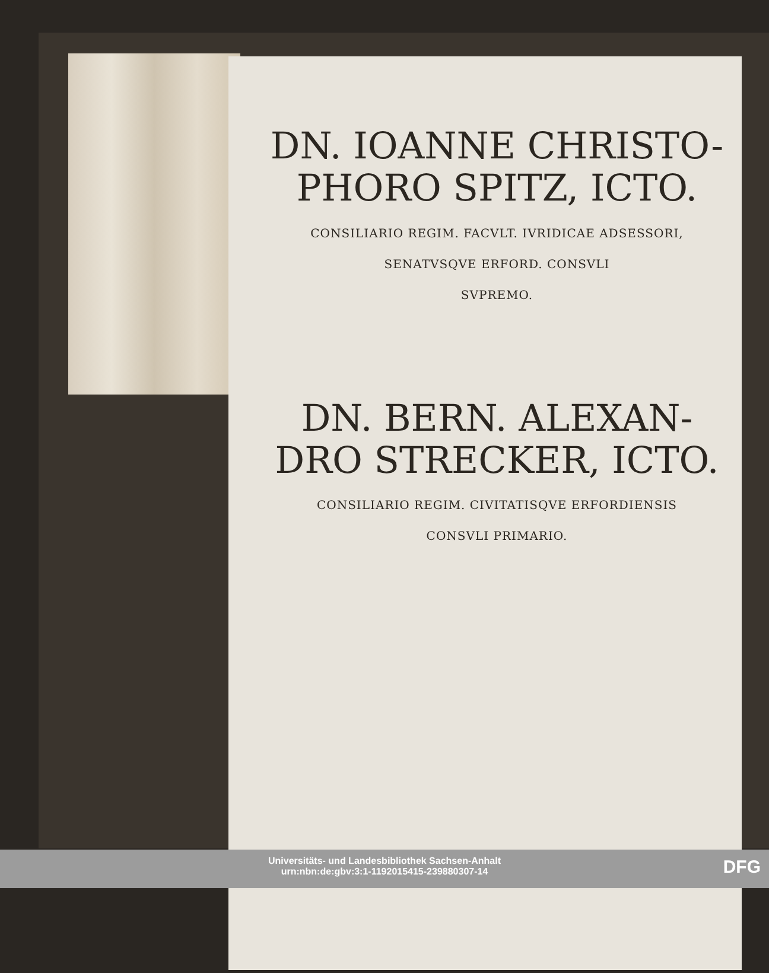DN. IOANNE CHRISTO-
PHORO SPITZ, ICTO.
CONSILIARIO REGIM. FACVLT. IVRIDICAE ADSESSORI,
SENATVSQVE ERFORD. CONSVLI
SVPREMO.
DN. BERN. ALEXAN-
DRO STRECKER, ICTO.
CONSILIARIO REGIM. CIVITATISQVE ERFORDIENSIS
CONSVLI PRIMARIO.
Universitäts- und Landesbibliothek Sachsen-Anhalt
urn:nbn:de:gbv:3:1-1192015415-239880307-14
DFG